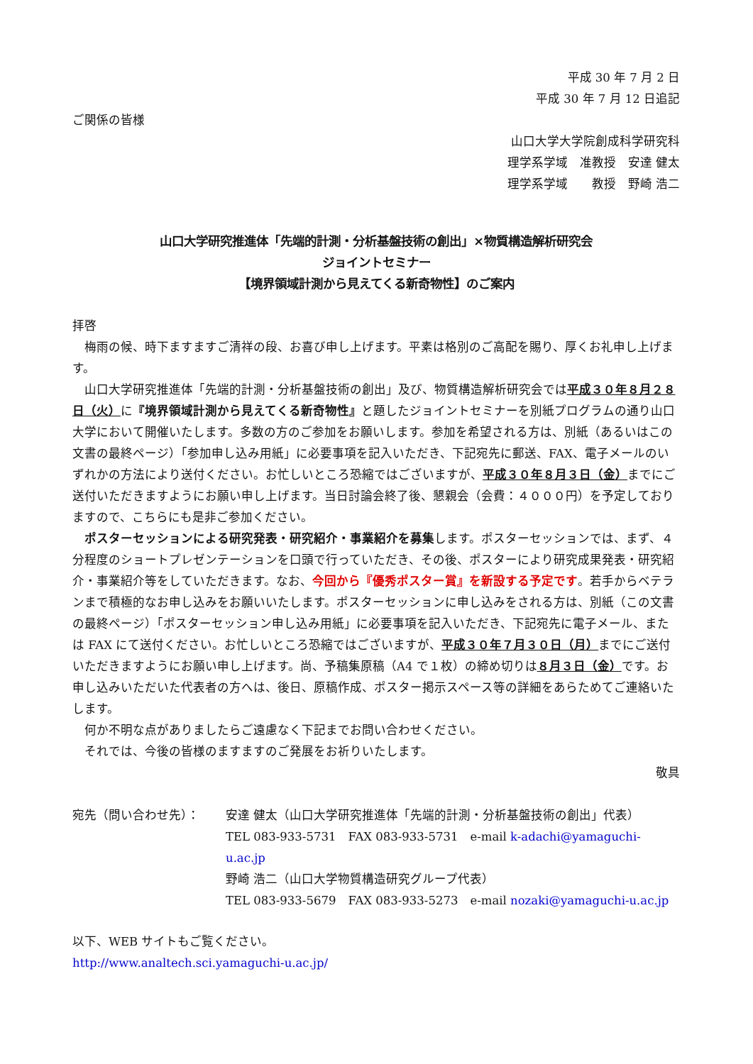平成 30 年 7 月 2 日
平成 30 年 7 月 12 日追記
ご関係の皆様
山口大学大学院創成科学研究科
理学系学域　准教授　安達 健太
理学系学域　　教授　野崎 浩二
山口大学研究推進体「先端的計測・分析基盤技術の創出」×物質構造解析研究会
ジョイントセミナー
【境界領域計測から見えてくる新奇物性】のご案内
拝啓
梅雨の候、時下ますますご清祥の段、お喜び申し上げます。平素は格別のご高配を賜り、厚くお礼申し上げます。
山口大学研究推進体「先端的計測・分析基盤技術の創出」及び、物質構造解析研究会では平成３０年８月２８日（火）に『境界領域計測から見えてくる新奇物性』と題したジョイントセミナーを別紙プログラムの通り山口大学において開催いたします。多数の方のご参加をお願いします。参加を希望される方は、別紙（あるいはこの文書の最終ページ）「参加申し込み用紙」に必要事項を記入いただき、下記宛先に郵送、FAX、電子メールのいずれかの方法により送付ください。お忙しいところ恐縮ではございますが、平成３０年８月３日（金）までにご送付いただきますようにお願い申し上げます。当日討論会終了後、懇親会（会費：４０００円）を予定しておりますので、こちらにも是非ご参加ください。
ポスターセッションによる研究発表・研究紹介・事業紹介を募集します。ポスターセッションでは、まず、４分程度のショートプレゼンテーションを口頭で行っていただき、その後、ポスターにより研究成果発表・研究紹介・事業紹介等をしていただきます。なお、今回から『優秀ポスター賞』を新設する予定です。若手からベテランまで積極的なお申し込みをお願いいたします。ポスターセッションに申し込みをされる方は、別紙（この文書の最終ページ）「ポスターセッション申し込み用紙」に必要事項を記入いただき、下記宛先に電子メール、または FAX にて送付ください。お忙しいところ恐縮ではございますが、平成３０年７月３０日（月）までにご送付いただきますようにお願い申し上げます。尚、予稿集原稿（A4 で１枚）の締め切りは８月３日（金）です。お申し込みいただいた代表者の方へは、後日、原稿作成、ポスター掲示スペース等の詳細をあらためてご連絡いたします。
何か不明な点がありましたらご遠慮なく下記までお問い合わせください。
それでは、今後の皆様のますますのご発展をお祈りいたします。
敬具
宛先（問い合わせ先）： 安達 健太（山口大学研究推進体「先端的計測・分析基盤技術の創出」代表）
TEL 083-933-5731　FAX 083-933-5731　e-mail k-adachi@yamaguchi-u.ac.jp
野崎 浩二（山口大学物質構造研究グループ代表）
TEL 083-933-5679　FAX 083-933-5273　e-mail nozaki@yamaguchi-u.ac.jp
以下、WEB サイトもご覧ください。
http://www.analtech.sci.yamaguchi-u.ac.jp/